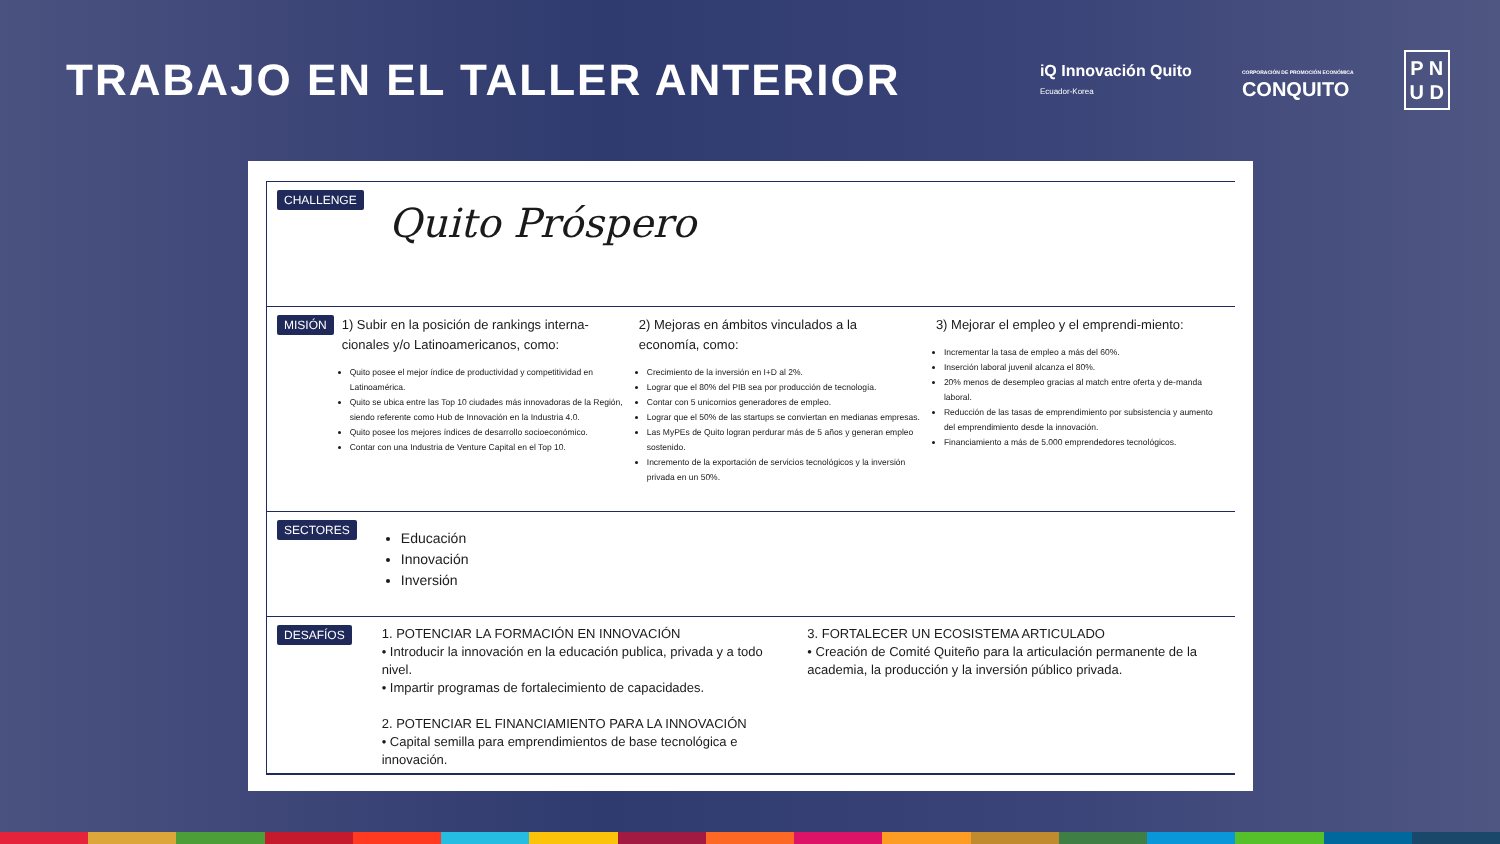TRABAJO EN EL TALLER ANTERIOR
iQ Innovación Quito
Ecuador-Korea
CORPORACIÓN DE PROMOCIÓN ECONÓMICA
CONQUITO
P N
U D
CHALLENGE
Quito Próspero
MISIÓN
1) Subir en la posición de rankings interna-cionales y/o Latinoamericanos, como:
Quito posee el mejor índice de productividad y competitividad en Latinoamérica.
Quito se ubica entre las Top 10 ciudades más innovadoras de la Región, siendo referente como Hub de Innovación en la Industria 4.0.
Quito posee los mejores índices de desarrollo socioeconómico.
Contar con una Industria de Venture Capital en el Top 10.
2) Mejoras en ámbitos vinculados a la economía, como:
Crecimiento de la inversión en I+D al 2%.
Lograr que el 80% del PIB sea por producción de tecnología.
Contar con 5 unicornios generadores de empleo.
Lograr que el 50% de las startups se conviertan en medianas empresas.
Las MyPEs de Quito logran perdurar más de 5 años y generan empleo sostenido.
Incremento de la exportación de servicios tecnológicos y la inversión privada en un 50%.
3) Mejorar el empleo y el emprendi-miento:
Incrementar la tasa de empleo a más del 60%.
Inserción laboral juvenil alcanza el 80%.
20% menos de desempleo gracias al match entre oferta y de-manda laboral.
Reducción de las tasas de emprendimiento por subsistencia y aumento del emprendimiento desde la innovación.
Financiamiento a más de 5.000 emprendedores tecnológicos.
SECTORES
Educación
Innovación
Inversión
DESAFÍOS
1. POTENCIAR LA FORMACIÓN EN INNOVACIÓN
• Introducir la innovación en la educación publica, privada y a todo nivel.
• Impartir programas de fortalecimiento de capacidades.
2. POTENCIAR EL FINANCIAMIENTO PARA LA INNOVACIÓN
• Capital semilla para emprendimientos de base tecnológica e innovación.
3. FORTALECER UN ECOSISTEMA ARTICULADO
• Creación de Comité Quiteño para la articulación permanente de la academia, la producción y la inversión público privada.